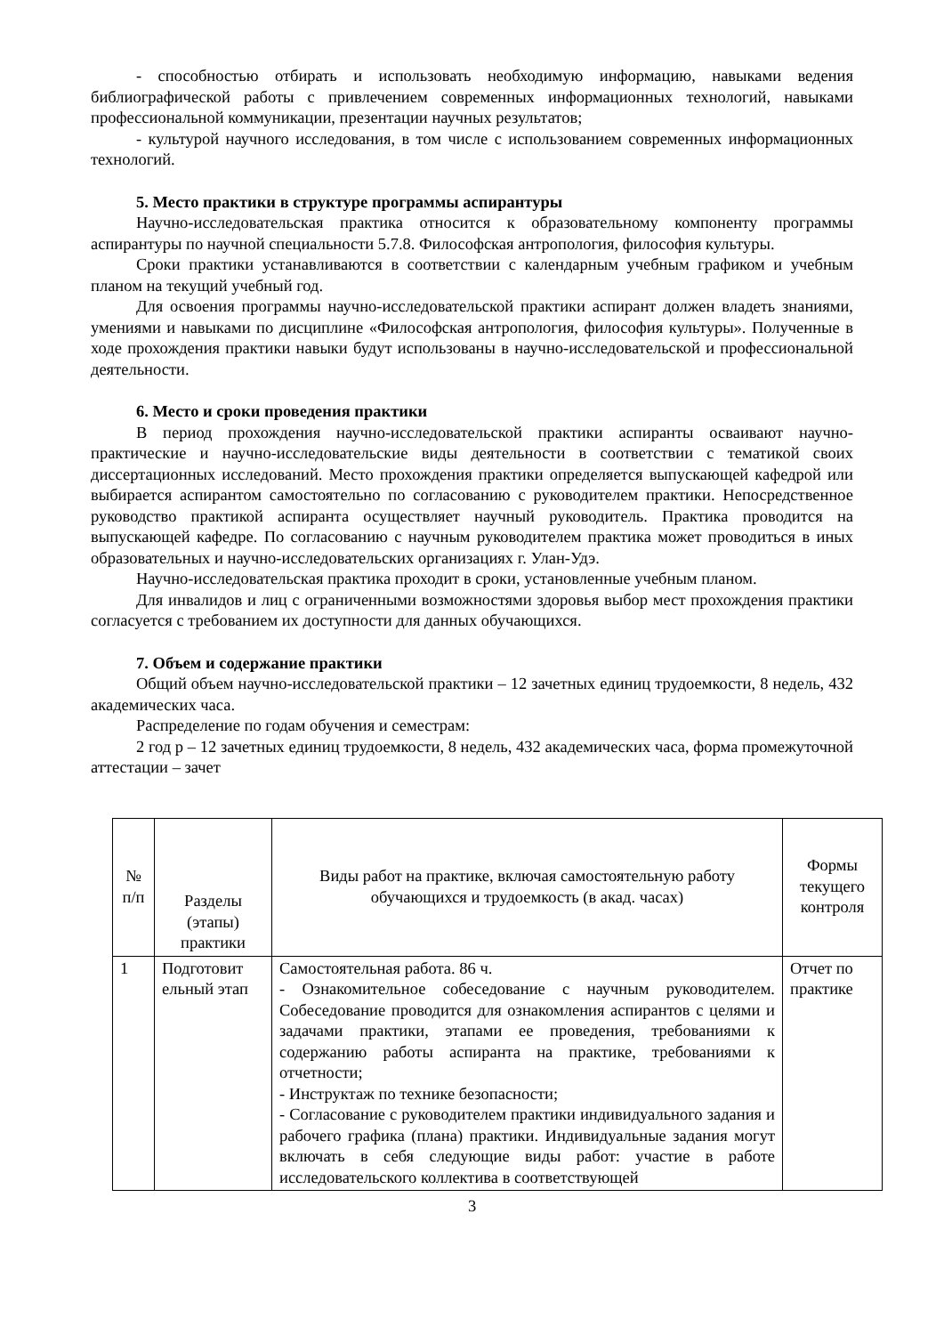- способностью отбирать и использовать необходимую информацию, навыками ведения библиографической работы с привлечением современных информационных технологий, навыками профессиональной коммуникации, презентации научных результатов;
- культурой научного исследования, в том числе с использованием современных информационных технологий.
5. Место практики в структуре программы аспирантуры
Научно-исследовательская практика относится к образовательному компоненту программы аспирантуры по научной специальности 5.7.8. Философская антропология, философия культуры.
Сроки практики устанавливаются в соответствии с календарным учебным графиком и учебным планом на текущий учебный год.
Для освоения программы научно-исследовательской практики аспирант должен владеть знаниями, умениями и навыками по дисциплине «Философская антропология, философия культуры». Полученные в ходе прохождения практики навыки будут использованы в научно-исследовательской и профессиональной деятельности.
6. Место и сроки проведения практики
В период прохождения научно-исследовательской практики аспиранты осваивают научно-практические и научно-исследовательские виды деятельности в соответствии с тематикой своих диссертационных исследований. Место прохождения практики определяется выпускающей кафедрой или выбирается аспирантом самостоятельно по согласованию с руководителем практики. Непосредственное руководство практикой аспиранта осуществляет научный руководитель. Практика проводится на выпускающей кафедре. По согласованию с научным руководителем практика может проводиться в иных образовательных и научно-исследовательских организациях г. Улан-Удэ.
Научно-исследовательская практика проходит в сроки, установленные учебным планом.
Для инвалидов и лиц с ограниченными возможностями здоровья выбор мест прохождения практики согласуется с требованием их доступности для данных обучающихся.
7. Объем и содержание практики
Общий объем научно-исследовательской практики – 12 зачетных единиц трудоемкости, 8 недель, 432 академических часа.
Распределение по годам обучения и семестрам:
2 год р – 12 зачетных единиц трудоемкости, 8 недель, 432 академических часа, форма промежуточной аттестации – зачет
| № п/п | Разделы (этапы) практики | Виды работ на практике, включая самостоятельную работу обучающихся и трудоемкость (в акад. часах) | Формы текущего контроля |
| --- | --- | --- | --- |
| 1 | Подготовит ельный этап | Самостоятельная работа. 86 ч. - Ознакомительное собеседование с научным руководителем. Собеседование проводится для ознакомления аспирантов с целями и задачами практики, этапами ее проведения, требованиями к содержанию работы аспиранта на практике, требованиями к отчетности; - Инструктаж по технике безопасности; - Согласование с руководителем практики индивидуального задания и рабочего графика (плана) практики. Индивидуальные задания могут включать в себя следующие виды работ: участие в работе исследовательского коллектива в соответствующей | Отчет по практике |
3